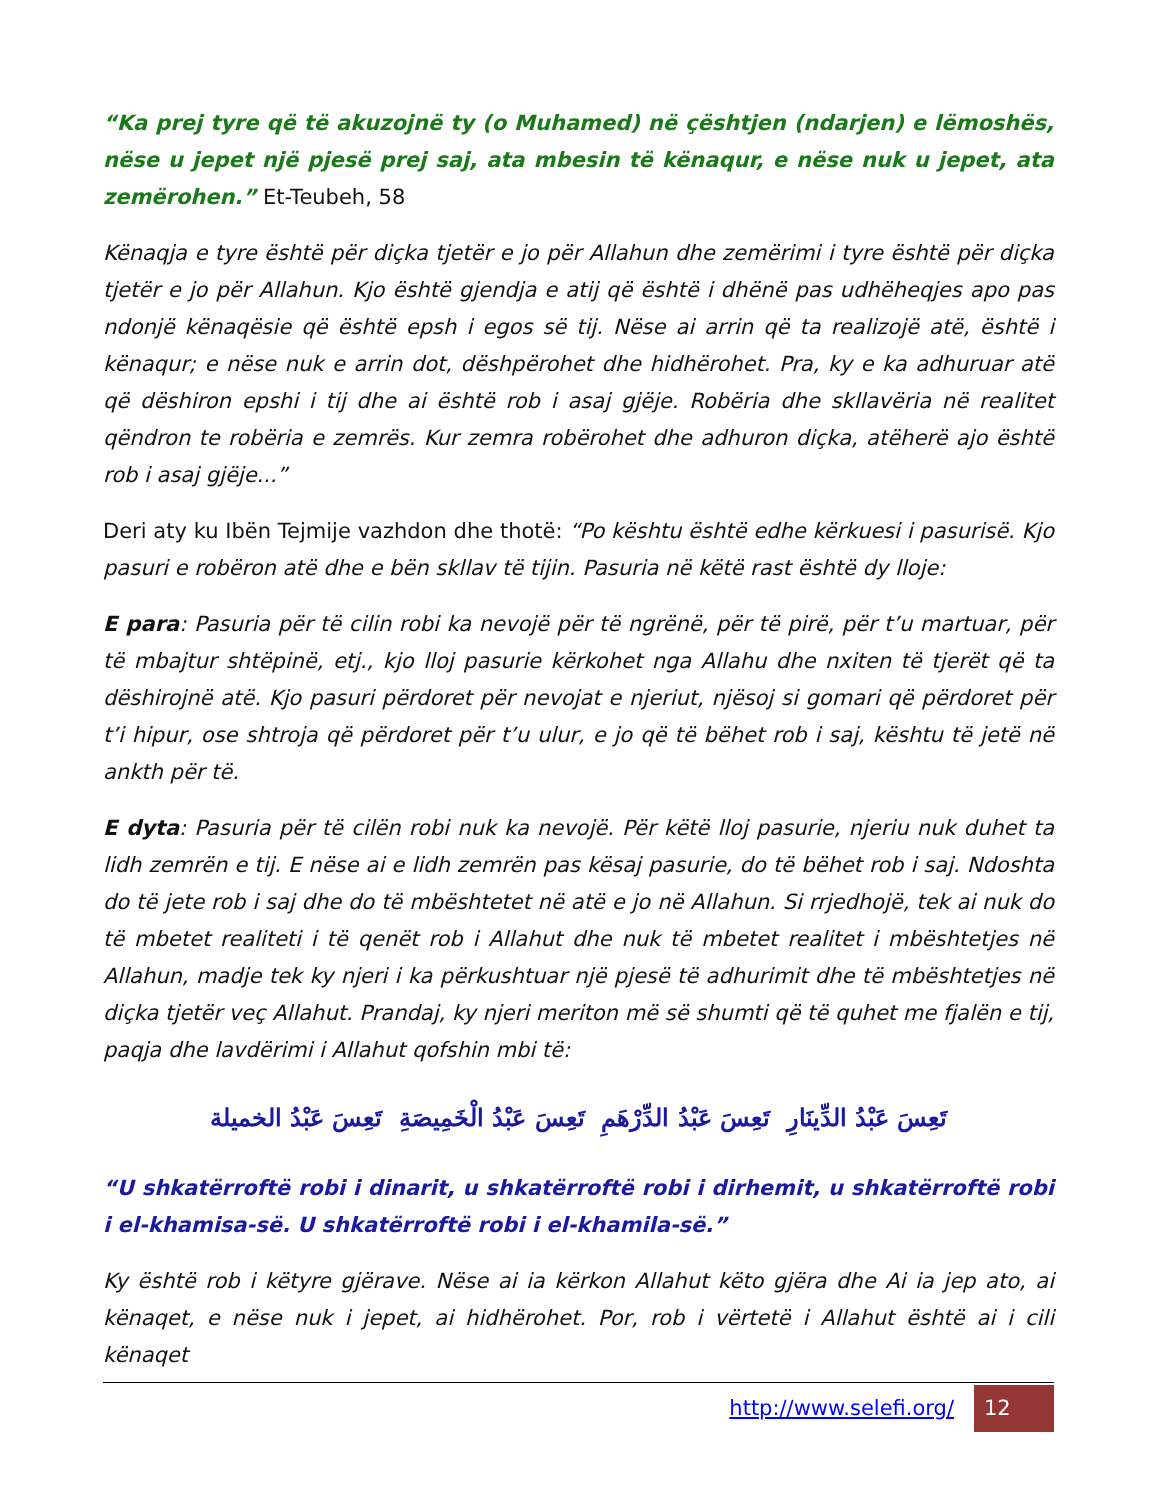“Ka prej tyre që të akuzojnë ty (o Muhamed) në çështjen (ndarjen) e lëmoshës, nëse u jepet një pjesë prej saj, ata mbesin të kënaqur, e nëse nuk u jepet, ata zemërohen.” Et-Teubeh, 58
Kënaqja e tyre është për diçka tjetër e jo për Allahun dhe zemërimi i tyre është për diçka tjetër e jo për Allahun. Kjo është gjendja e atij që është i dhënë pas udhëheqjes apo pas ndonjë kënaqësie që është epsh i egos së tij. Nëse ai arrin që ta realizojë atë, është i kënaqur; e nëse nuk e arrin dot, dëshpërohet dhe hidhërohet. Pra, ky e ka adhuruar atë që dëshiron epshi i tij dhe ai është rob i asaj gjëje. Robëria dhe skllavëria në realitet qëndron te robëria e zemrës. Kur zemra robërohet dhe adhuron diçka, atëherë ajo është rob i asaj gjëje...”
Deri aty ku Ibën Tejmije vazhdon dhe thotë: “Po kështu është edhe kërkuesi i pasurisë. Kjo pasuri e robëron atë dhe e bën skllav të tijin. Pasuria në këtë rast është dy lloje:
E para: Pasuria për të cilin robi ka nevojë për të ngrënë, për të pirë, për t’u martuar, për të mbajtur shtëpinë, etj., kjo lloj pasurie kërkohet nga Allahu dhe nxiten të tjerët që ta dëshirojnë atë. Kjo pasuri përdoret për nevojat e njeriut, njësoj si gomari që përdoret për t’i hipur, ose shtroja që përdoret për t’u ulur, e jo që të bëhet rob i saj, kështu të jetë në ankth për të.
E dyta: Pasuria për të cilën robi nuk ka nevojë. Për këtë lloj pasurie, njeriu nuk duhet ta lidh zemrën e tij. E nëse ai e lidh zemrën pas kësaj pasurie, do të bëhet rob i saj. Ndoshta do të jete rob i saj dhe do të mbështetet në atë e jo në Allahun. Si rrjedhojë, tek ai nuk do të mbetet realiteti i të qenët rob i Allahut dhe nuk të mbetet realitet i mbështetjes në Allahun, madje tek ky njeri i ka përkushtuar një pjesë të adhurimit dhe të mbështetjes në diçka tjetër veç Allahut. Prandaj, ky njeri meriton më së shumti që të quhet me fjalën e tij, paqja dhe lavdërimi i Allahut qofshin mbi të:
تَعِسَ عَبْدُ الدِّينَارِ تَعِسَ عَبْدُ الدِّرْهَمِ تَعِسَ عَبْدُ الْخَمِيصَةِ تَعِسَ عَبْدُ الخميلة
“U shkatërroftë robi i dinarit, u shkatërroftë robi i dirhemit, u shkatërroftë robi i el-khamisa-së. U shkatërroftë robi i el-khamila-së.”
Ky është rob i këtyre gjërave. Nëse ai ia kërkon Allahut këto gjëra dhe Ai ia jep ato, ai kënaqet, e nëse nuk i jepet, ai hidhërohet. Por, rob i vërtetë i Allahut është ai i cili kënaqet
http://www.selefi.org/
12